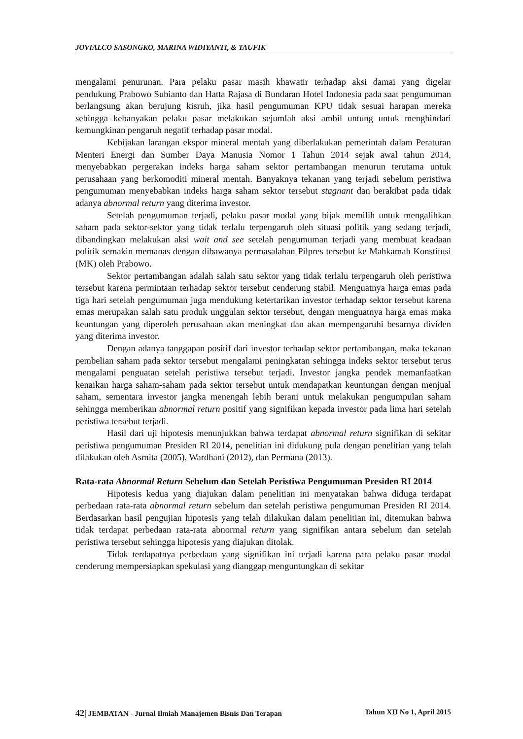JOVIALCO SASONGKO, MARINA WIDIYANTI, & TAUFIK
mengalami penurunan. Para pelaku pasar masih khawatir terhadap aksi damai yang digelar pendukung Prabowo Subianto dan Hatta Rajasa di Bundaran Hotel Indonesia pada saat pengumuman berlangsung akan berujung kisruh, jika hasil pengumuman KPU tidak sesuai harapan mereka sehingga kebanyakan pelaku pasar melakukan sejumlah aksi ambil untung untuk menghindari kemungkinan pengaruh negatif terhadap pasar modal.
Kebijakan larangan ekspor mineral mentah yang diberlakukan pemerintah dalam Peraturan Menteri Energi dan Sumber Daya Manusia Nomor 1 Tahun 2014 sejak awal tahun 2014, menyebabkan pergerakan indeks harga saham sektor pertambangan menurun terutama untuk perusahaan yang berkomoditi mineral mentah. Banyaknya tekanan yang terjadi sebelum peristiwa pengumuman menyebabkan indeks harga saham sektor tersebut stagnant dan berakibat pada tidak adanya abnormal return yang diterima investor.
Setelah pengumuman terjadi, pelaku pasar modal yang bijak memilih untuk mengalihkan saham pada sektor-sektor yang tidak terlalu terpengaruh oleh situasi politik yang sedang terjadi, dibandingkan melakukan aksi wait and see setelah pengumuman terjadi yang membuat keadaan politik semakin memanas dengan dibawanya permasalahan Pilpres tersebut ke Mahkamah Konstitusi (MK) oleh Prabowo.
Sektor pertambangan adalah salah satu sektor yang tidak terlalu terpengaruh oleh peristiwa tersebut karena permintaan terhadap sektor tersebut cenderung stabil. Menguatnya harga emas pada tiga hari setelah pengumuman juga mendukung ketertarikan investor terhadap sektor tersebut karena emas merupakan salah satu produk unggulan sektor tersebut, dengan menguatnya harga emas maka keuntungan yang diperoleh perusahaan akan meningkat dan akan mempengaruhi besarnya dividen yang diterima investor.
Dengan adanya tanggapan positif dari investor terhadap sektor pertambangan, maka tekanan pembelian saham pada sektor tersebut mengalami peningkatan sehingga indeks sektor tersebut terus mengalami penguatan setelah peristiwa tersebut terjadi. Investor jangka pendek memanfaatkan kenaikan harga saham-saham pada sektor tersebut untuk mendapatkan keuntungan dengan menjual saham, sementara investor jangka menengah lebih berani untuk melakukan pengumpulan saham sehingga memberikan abnormal return positif yang signifikan kepada investor pada lima hari setelah peristiwa tersebut terjadi.
Hasil dari uji hipotesis menunjukkan bahwa terdapat abnormal return signifikan di sekitar peristiwa pengumuman Presiden RI 2014, penelitian ini didukung pula dengan penelitian yang telah dilakukan oleh Asmita (2005), Wardhani (2012), dan Permana (2013).
Rata-rata Abnormal Return Sebelum dan Setelah Peristiwa Pengumuman Presiden RI 2014
Hipotesis kedua yang diajukan dalam penelitian ini menyatakan bahwa diduga terdapat perbedaan rata-rata abnormal return sebelum dan setelah peristiwa pengumuman Presiden RI 2014. Berdasarkan hasil pengujian hipotesis yang telah dilakukan dalam penelitian ini, ditemukan bahwa tidak terdapat perbedaan rata-rata abnormal return yang signifikan antara sebelum dan setelah peristiwa tersebut sehingga hipotesis yang diajukan ditolak.
Tidak terdapatnya perbedaan yang signifikan ini terjadi karena para pelaku pasar modal cenderung mempersiapkan spekulasi yang dianggap menguntungkan di sekitar
42| JEMBATAN - Jurnal Ilmiah Manajemen Bisnis Dan Terapan Tahun XII No 1, April 2015